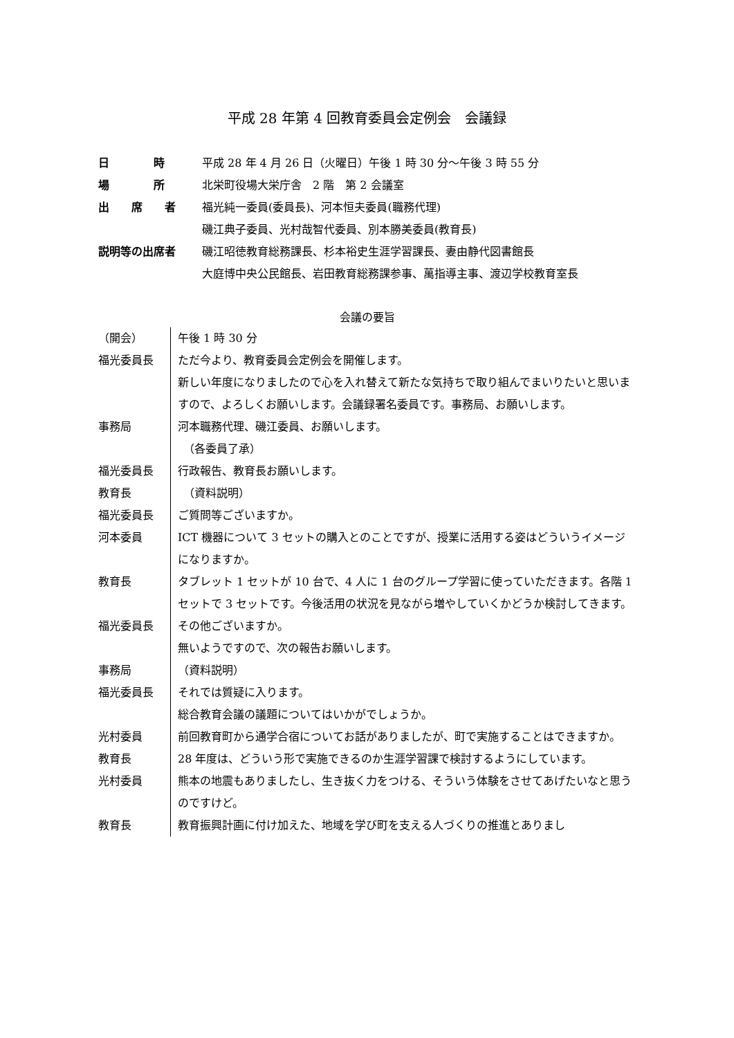平成 28 年第 4 回教育委員会定例会　会議録
| 日 時 | 平成 28 年 4 月 26 日（火曜日）午後 1 時 30 分～午後 3 時 55 分 |
| 場 所 | 北栄町役場大栄庁舎 2 階 第 2 会議室 |
| 出 席 者 | 福光純一委員(委員長)、河本恒夫委員(職務代理) 磯江典子委員、光村哉智代委員、別本勝美委員(教育長) |
| 説明等の出席者 | 磯江昭徳教育総務課長、杉本裕史生涯学習課長、妻由静代図書館長 大庭博中央公民館長、岩田教育総務課参事、萬指導主事、渡辺学校教育室長 |
会議の要旨
| （開会） | 午後 1 時 30 分 |
| 福光委員長 | ただ今より、教育委員会定例会を開催します。 新しい年度になりましたので心を入れ替えて新たな気持ちで取り組んでまいりたいと思いますので、よろしくお願いします。会議録署名委員です。事務局、お願いします。 |
| 事務局 | 河本職務代理、磯江委員、お願いします。 （各委員了承） |
| 福光委員長 | 行政報告、教育長お願いします。 |
| 教育長 | （資料説明） |
| 福光委員長 | ご質問等ございますか。 |
| 河本委員 | ICT 機器について 3 セットの購入とのことですが、授業に活用する姿はどういうイメージになりますか。 |
| 教育長 | タブレット 1 セットが 10 台で、4 人に 1 台のグループ学習に使っていただきます。各階 1 セットで 3 セットです。今後活用の状況を見ながら増やしていくかどうか検討してきます。 |
| 福光委員長 | その他ございますか。 無いようですので、次の報告お願いします。 |
| 事務局 | （資料説明） |
| 福光委員長 | それでは質疑に入ります。 総合教育会議の議題についてはいかがでしょうか。 |
| 光村委員 | 前回教育町から通学合宿についてお話がありましたが、町で実施することはできますか。 |
| 教育長 | 28 年度は、どういう形で実施できるのか生涯学習課で検討するようにしています。 |
| 光村委員 | 熊本の地震もありましたし、生き抜く力をつける、そういう体験をさせてあげたいなと思うのですけど。 |
| 教育長 | 教育振興計画に付け加えた、地域を学び町を支える人づくりの推進とありまし |